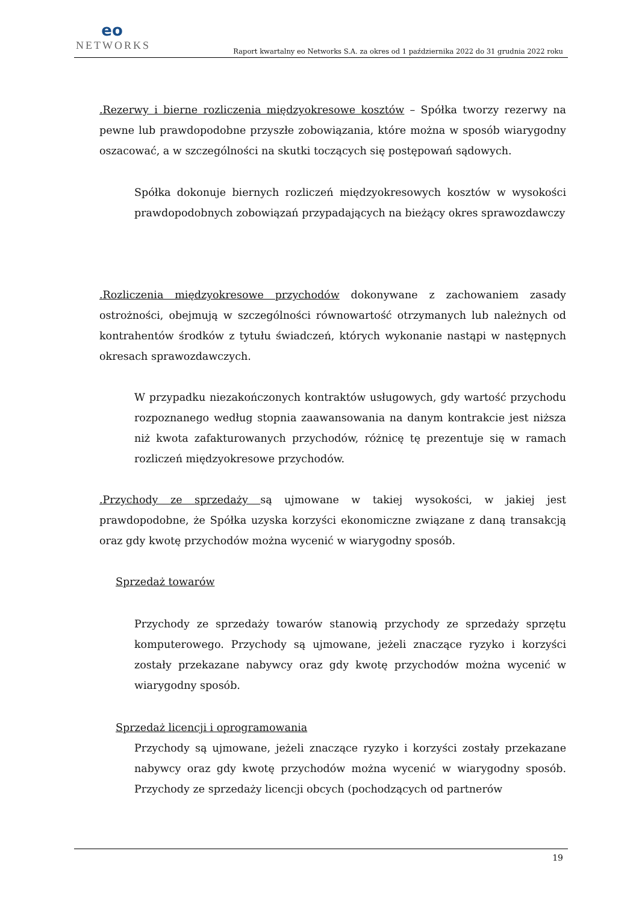eo
NETWORKS
Raport kwartalny eo Networks S.A. za okres od 1 października 2022 do 31 grudnia 2022 roku
.Rezerwy i bierne rozliczenia międzyokresowe kosztów – Spółka tworzy rezerwy na pewne lub prawdopodobne przyszłe zobowiązania, które można w sposób wiarygodny oszacować, a w szczególności na skutki toczących się postępowań sądowych.
Spółka dokonuje biernych rozliczeń międzyokresowych kosztów w wysokości prawdopodobnych zobowiązań przypadających na bieżący okres sprawozdawczy
.Rozliczenia międzyokresowe przychodów dokonywane z zachowaniem zasady ostrożności, obejmują w szczególności równowartość otrzymanych lub należnych od kontrahentów środków z tytułu świadczeń, których wykonanie nastąpi w następnych okresach sprawozdawczych.
W przypadku niezakończonych kontraktów usługowych, gdy wartość przychodu rozpoznanego według stopnia zaawansowania na danym kontrakcie jest niższa niż kwota zafakturowanych przychodów, różnicę tę prezentuje się w ramach rozliczeń międzyokresowe przychodów.
.Przychody ze sprzedaży są ujmowane w takiej wysokości, w jakiej jest prawdopodobne, że Spółka uzyska korzyści ekonomiczne związane z daną transakcją oraz gdy kwotę przychodów można wycenić w wiarygodny sposób.
Sprzedaż towarów
Przychody ze sprzedaży towarów stanowią przychody ze sprzedaży sprzętu komputerowego. Przychody są ujmowane, jeżeli znaczące ryzyko i korzyści zostały przekazane nabywcy oraz gdy kwotę przychodów można wycenić w wiarygodny sposób.
Sprzedaż licencji i oprogramowania
Przychody są ujmowane, jeżeli znaczące ryzyko i korzyści zostały przekazane nabywcy oraz gdy kwotę przychodów można wycenić w wiarygodny sposób. Przychody ze sprzedaży licencji obcych (pochodzących od partnerów
19